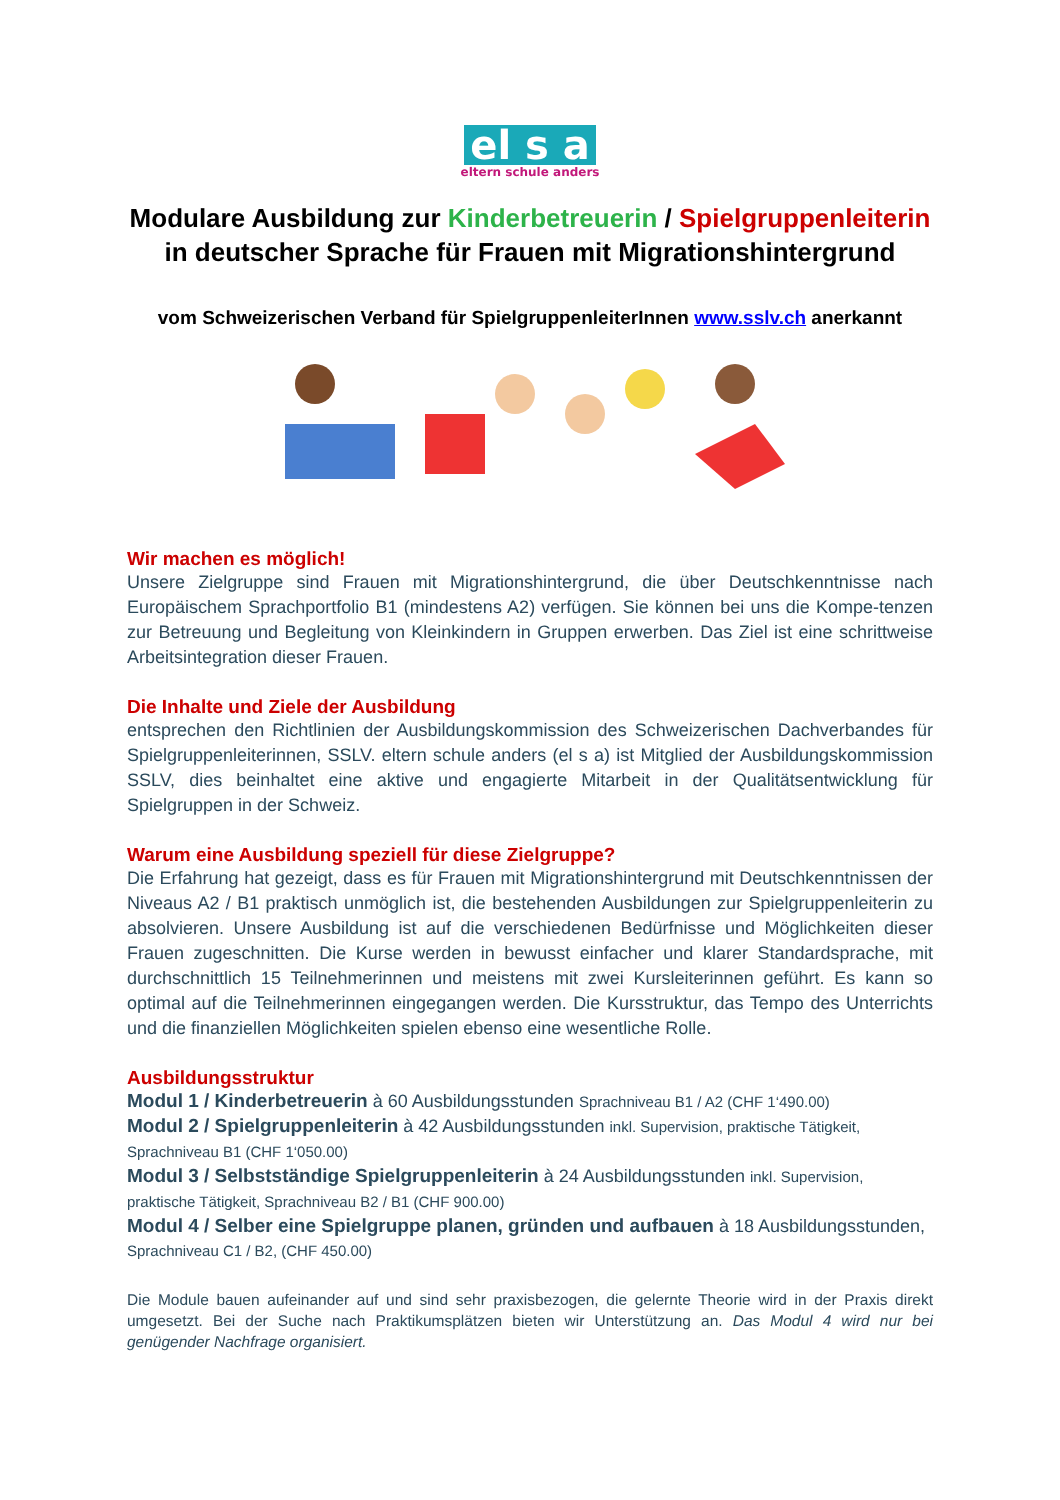el s a
eltern schule anders
Modulare Ausbildung zur Kinderbetreuerin / Spielgruppenleiterin
in deutscher Sprache für Frauen mit Migrationshintergrund
vom Schweizerischen Verband für SpielgruppenleiterInnen www.sslv.ch anerkannt
Wir machen es möglich!
Unsere Zielgruppe sind Frauen mit Migrationshintergrund, die über Deutschkenntnisse nach Europäischem Sprachportfolio B1 (mindestens A2) verfügen. Sie können bei uns die Kompe-tenzen zur Betreuung und Begleitung von Kleinkindern in Gruppen erwerben. Das Ziel ist eine schrittweise Arbeitsintegration dieser Frauen.
Die Inhalte und Ziele der Ausbildung
entsprechen den Richtlinien der Ausbildungskommission des Schweizerischen Dachverbandes für Spielgruppenleiterinnen, SSLV. eltern schule anders (el s a) ist Mitglied der Ausbildungskommission SSLV, dies beinhaltet eine aktive und engagierte Mitarbeit in der Qualitätsentwicklung für Spielgruppen in der Schweiz.
Warum eine Ausbildung speziell für diese Zielgruppe?
Die Erfahrung hat gezeigt, dass es für Frauen mit Migrationshintergrund mit Deutschkenntnissen der Niveaus A2 / B1 praktisch unmöglich ist, die bestehenden Ausbildungen zur Spielgruppenleiterin zu absolvieren. Unsere Ausbildung ist auf die verschiedenen Bedürfnisse und Möglichkeiten dieser Frauen zugeschnitten. Die Kurse werden in bewusst einfacher und klarer Standardsprache, mit durchschnittlich 15 Teilnehmerinnen und meistens mit zwei Kursleiterinnen geführt. Es kann so optimal auf die Teilnehmerinnen eingegangen werden. Die Kursstruktur, das Tempo des Unterrichts und die finanziellen Möglichkeiten spielen ebenso eine wesentliche Rolle.
Ausbildungsstruktur
Modul 1 / Kinderbetreuerin à 60 Ausbildungsstunden Sprachniveau B1 / A2 (CHF 1‘490.00)
Modul 2 / Spielgruppenleiterin à 42 Ausbildungsstunden inkl. Supervision, praktische Tätigkeit, Sprachniveau B1 (CHF 1‘050.00)
Modul 3 / Selbstständige Spielgruppenleiterin à 24 Ausbildungsstunden inkl. Supervision, praktische Tätigkeit, Sprachniveau B2 / B1 (CHF 900.00)
Modul 4 / Selber eine Spielgruppe planen, gründen und aufbauen à 18 Ausbildungsstunden, Sprachniveau C1 / B2, (CHF 450.00)
Die Module bauen aufeinander auf und sind sehr praxisbezogen, die gelernte Theorie wird in der Praxis direkt umgesetzt. Bei der Suche nach Praktikumsplätzen bieten wir Unterstützung an. Das Modul 4 wird nur bei genügender Nachfrage organisiert.